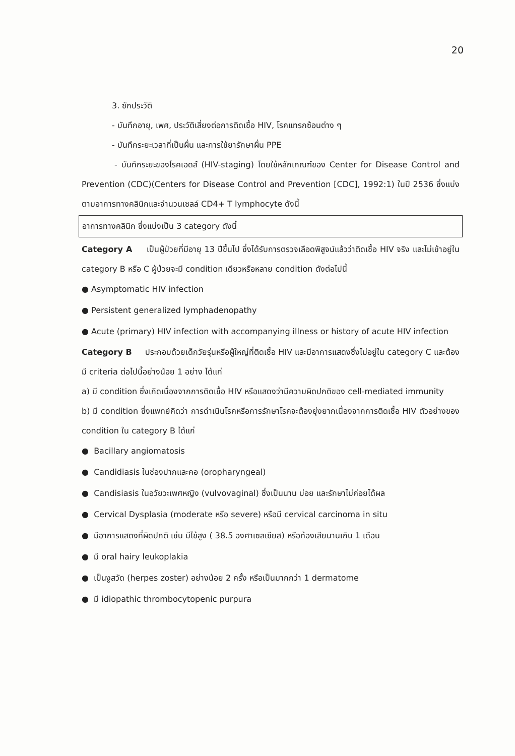20
3. ซักประวัติ
- บันทึกอายุ, เพศ, ประวัติเสี่ยงต่อการติดเชื้อ HIV, โรคแทรกซ้อนต่าง ๆ
- บันทึกระยะเวลาที่เป็นผื่น และการใช้ยารักษาผื่น PPE
- บันทึกระยะของโรคเอดส์ (HIV-staging) โดยใช้หลักเกณฑ์ของ Center for Disease Control and Prevention (CDC)(Centers for Disease Control and Prevention [CDC], 1992:1) ในปี 2536 ซึ่งแบ่งตามอาการทางคลินิกและจำนวนเซลล์ CD4+ T lymphocyte ดังนี้
อาการทางคลินิก ซึ่งแบ่งเป็น 3 category ดังนี้
Category A เป็นผู้ป่วยที่มีอายุ 13 ปีขึ้นไป ซึ่งได้รับการตรวจเลือดพิสูจน์แล้วว่าติดเชื้อ HIV จริง และไม่เข้าอยู่ใน category B หรือ C ผู้ป่วยจะมี condition เดียวหรือหลาย condition ดังต่อไปนี้
● Asymptomatic HIV infection
● Persistent generalized lymphadenopathy
● Acute (primary) HIV infection with accompanying illness or history of acute HIV infection
Category B ประกอบด้วยเด็กวัยรุ่นหรือผู้ใหญ่ที่ติดเชื้อ HIV และมีอาการแสดงซึ่งไม่อยู่ใน category C และต้องมี criteria ต่อไปนี้อย่างน้อย 1 อย่าง ได้แก่
a) มี condition ซึ่งเกิดเนื่องจากการติดเชื้อ HIV หรือแสดงว่ามีความผิดปกติของ cell-mediated immunity
b) มี condition ซึ่งแพทย์คิดว่า การดำเนินโรคหรือการรักษาโรคจะต้องยุ่งยากเนื่องจากการติดเชื้อ HIV ตัวอย่างของ condition ใน category B ได้แก่
● Bacillary angiomatosis
● Candidiasis ในช่องปากและคอ (oropharyngeal)
● Candisiasis ในอวัยวะเพศหญิง (vulvovaginal) ซึ่งเป็นนาน บ่อย และรักษาไม่ค่อยได้ผล
● Cervical Dysplasia (moderate หรือ severe) หรือมี cervical carcinoma in situ
● มีอาการแสดงที่ผิดปกติ เช่น มีไข้สูง ( 38.5 องศาเซลเซียส) หรือท้องเสียนานเกิน 1 เดือน
● มี oral hairy leukoplakia
● เป็นงูสวัด (herpes zoster) อย่างน้อย 2 ครั้ง หรือเป็นมากกว่า 1 dermatome
● มี idiopathic thrombocytopenic purpura